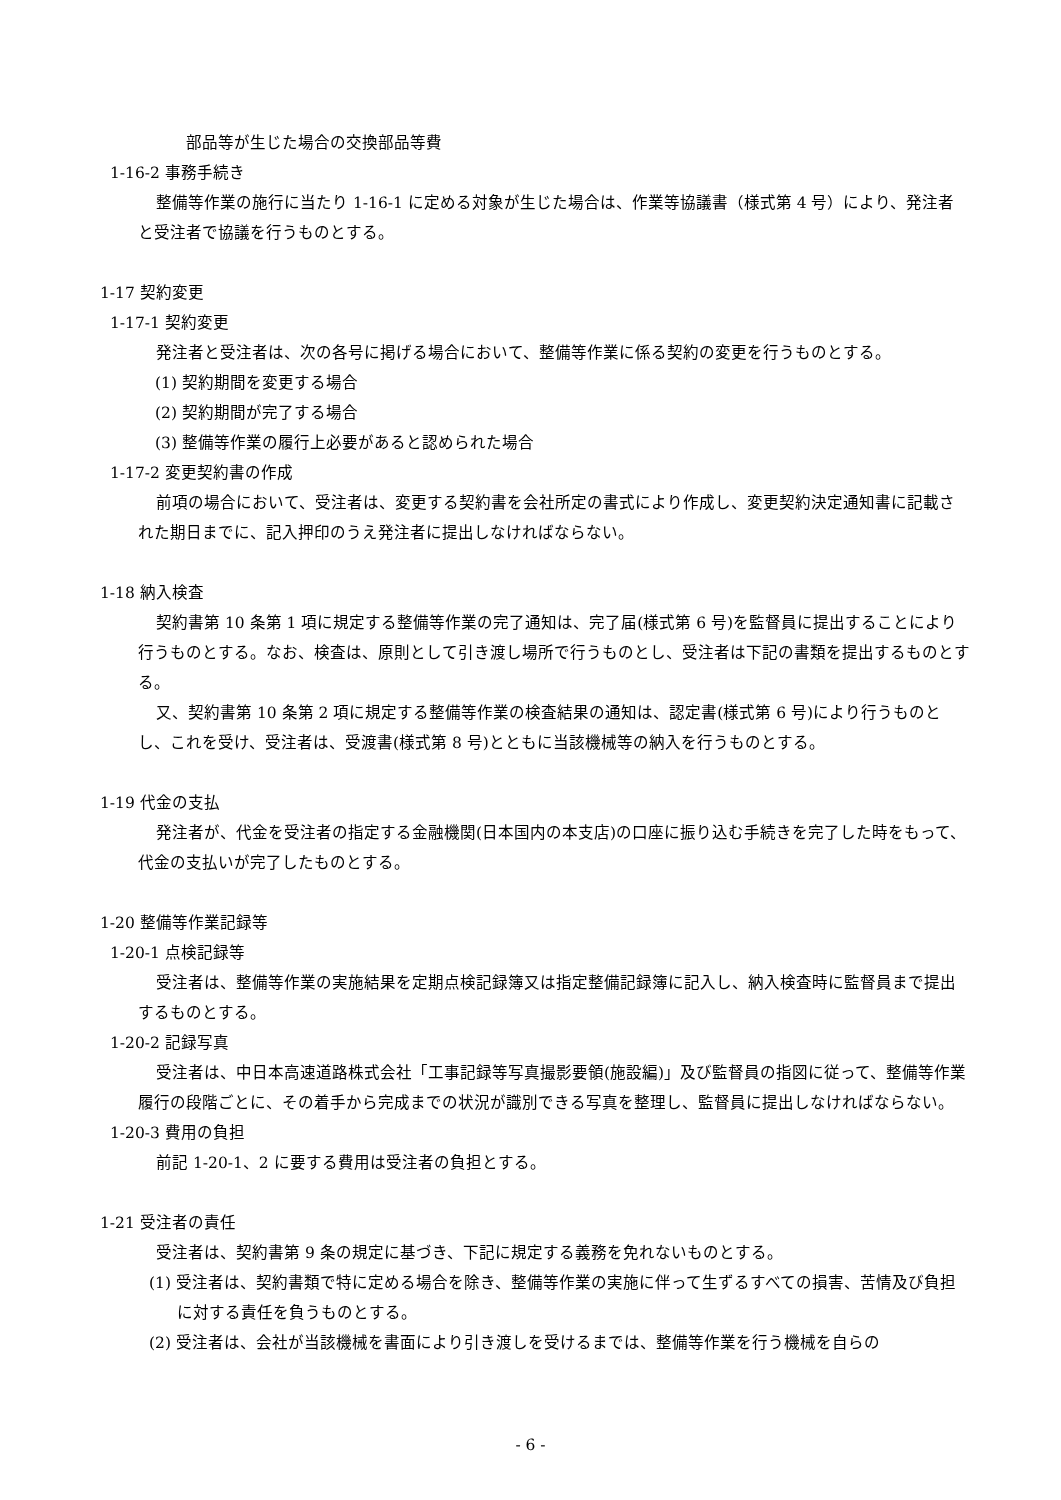部品等が生じた場合の交換部品等費
1-16-2 事務手続き
整備等作業の施行に当たり 1-16-1 に定める対象が生じた場合は、作業等協議書（様式第 4 号）により、発注者と受注者で協議を行うものとする。
1-17 契約変更
1-17-1 契約変更
発注者と受注者は、次の各号に掲げる場合において、整備等作業に係る契約の変更を行うものとする。
(1) 契約期間を変更する場合
(2) 契約期間が完了する場合
(3) 整備等作業の履行上必要があると認められた場合
1-17-2 変更契約書の作成
前項の場合において、受注者は、変更する契約書を会社所定の書式により作成し、変更契約決定通知書に記載された期日までに、記入押印のうえ発注者に提出しなければならない。
1-18 納入検査
契約書第 10 条第 1 項に規定する整備等作業の完了通知は、完了届(様式第 6 号)を監督員に提出することにより行うものとする。なお、検査は、原則として引き渡し場所で行うものとし、受注者は下記の書類を提出するものとする。
又、契約書第 10 条第 2 項に規定する整備等作業の検査結果の通知は、認定書(様式第 6 号)により行うものとし、これを受け、受注者は、受渡書(様式第 8 号)とともに当該機械等の納入を行うものとする。
1-19 代金の支払
発注者が、代金を受注者の指定する金融機関(日本国内の本支店)の口座に振り込む手続きを完了した時をもって、代金の支払いが完了したものとする。
1-20 整備等作業記録等
1-20-1 点検記録等
受注者は、整備等作業の実施結果を定期点検記録簿又は指定整備記録簿に記入し、納入検査時に監督員まで提出するものとする。
1-20-2 記録写真
受注者は、中日本高速道路株式会社「工事記録等写真撮影要領(施設編)」及び監督員の指図に従って、整備等作業履行の段階ごとに、その着手から完成までの状況が識別できる写真を整理し、監督員に提出しなければならない。
1-20-3 費用の負担
前記 1-20-1、2 に要する費用は受注者の負担とする。
1-21 受注者の責任
受注者は、契約書第 9 条の規定に基づき、下記に規定する義務を免れないものとする。
(1) 受注者は、契約書類で特に定める場合を除き、整備等作業の実施に伴って生ずるすべての損害、苦情及び負担に対する責任を負うものとする。
(2) 受注者は、会社が当該機械を書面により引き渡しを受けるまでは、整備等作業を行う機械を自らの
- 6 -